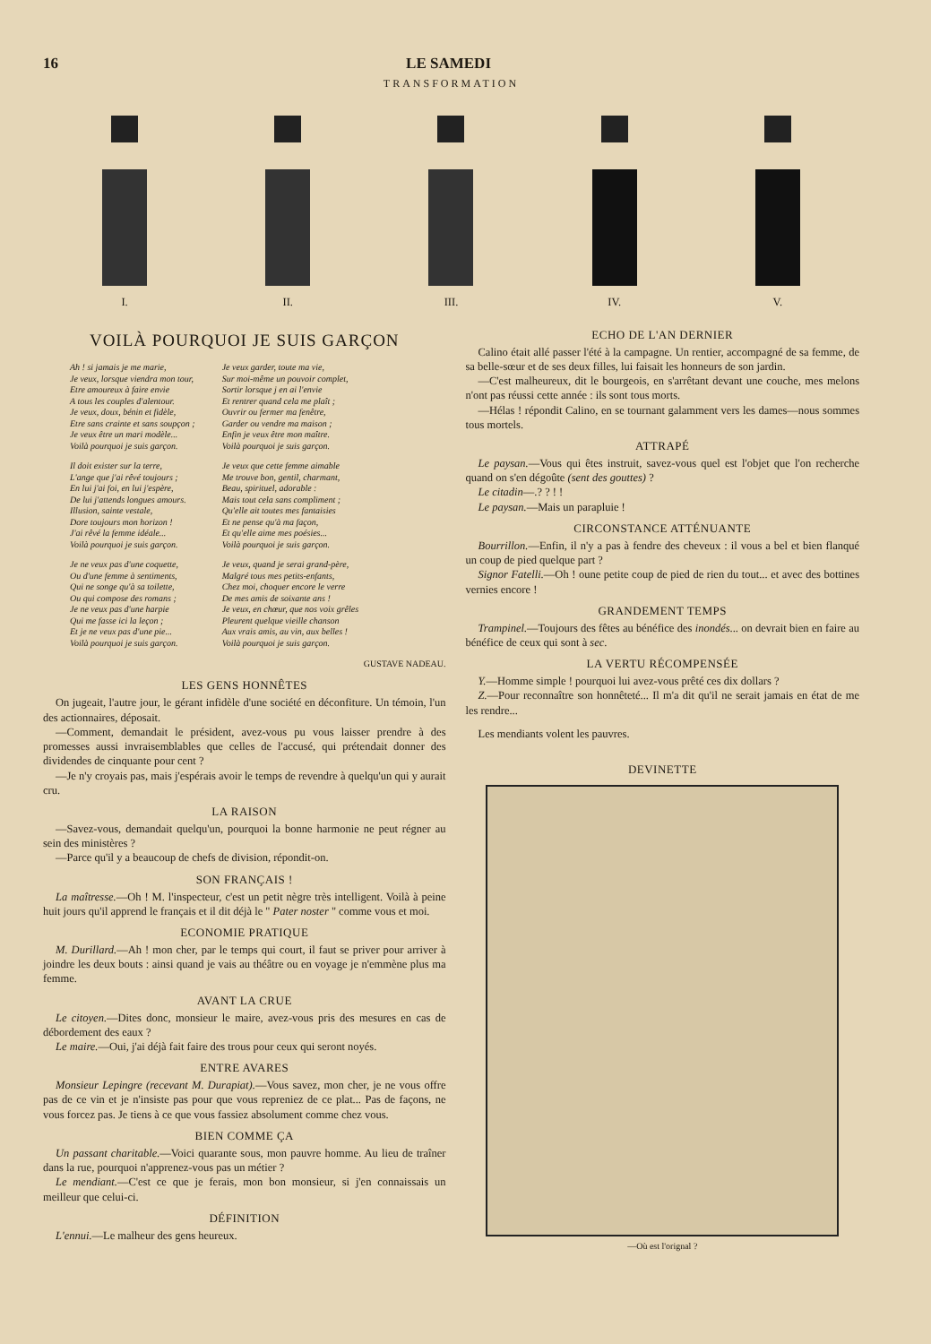16 LE SAMEDI
TRANSFORMATION
I.
II.
III.
IV.
V.
VOILÀ POURQUOI JE SUIS GARÇON
Ah ! si jamais je me marie,
Je veux, lorsque viendra mon tour,
Etre amoureux à faire envie
A tous les couples d'alentour.
Je veux, doux, bénin et fidèle,
Etre sans crainte et sans soupçon ;
Je veux être un mari modèle...
Voilà pourquoi je suis garçon.
Il doit exister sur la terre,
L'ange que j'ai rêvé toujours ;
En lui j'ai foi, en lui j'espère,
De lui j'attends longues amours.
Illusion, sainte vestale,
Dore toujours mon horizon !
J'ai rêvé la femme idéale...
Voilà pourquoi je suis garçon.
Je ne veux pas d'une coquette,
Ou d'une femme à sentiments,
Qui ne songe qu'à sa toilette,
Ou qui compose des romans ;
Je ne veux pas d'une harpie
Qui me fasse ici la leçon ;
Et je ne veux pas d'une pie...
Voilà pourquoi je suis garçon.
Je veux garder, toute ma vie,
Sur moi-même un pouvoir complet,
Sortir lorsque j en ai l'envie
Et rentrer quand cela me plaît ;
Ouvrir ou fermer ma fenêtre,
Garder ou vendre ma maison ;
Enfin je veux être mon maître.
Voilà pourquoi je suis garçon.
Je veux que cette femme aimable
Me trouve bon, gentil, charmant,
Beau, spirituel, adorable :
Mais tout cela sans compliment ;
Qu'elle ait toutes mes fantaisies
Et ne pense qu'à ma façon,
Et qu'elle aime mes poésies...
Voilà pourquoi je suis garçon.
Je veux, quand je serai grand-père,
Malgré tous mes petits-enfants,
Chez moi, choquer encore le verre
De mes amis de soixante ans !
Je veux, en chœur, que nos voix grêles
Pleurent quelque vieille chanson
Aux vrais amis, au vin, aux belles !
Voilà pourquoi je suis garçon.
GUSTAVE NADEAU.
LES GENS HONNÊTES
On jugeait, l'autre jour, le gérant infidèle d'une société en déconfiture. Un témoin, l'un des actionnaires, déposait.
—Comment, demandait le président, avez-vous pu vous laisser prendre à des promesses aussi invraisemblables que celles de l'accusé, qui prétendait donner des dividendes de cinquante pour cent ?
—Je n'y croyais pas, mais j'espérais avoir le temps de revendre à quelqu'un qui y aurait cru.
LA RAISON
—Savez-vous, demandait quelqu'un, pourquoi la bonne harmonie ne peut régner au sein des ministères ?
—Parce qu'il y a beaucoup de chefs de division, répondit-on.
SON FRANÇAIS !
La maîtresse.—Oh ! M. l'inspecteur, c'est un petit nègre très intelligent. Voilà à peine huit jours qu'il apprend le français et il dit déjà le " Pater noster " comme vous et moi.
ECONOMIE PRATIQUE
M. Durillard.—Ah ! mon cher, par le temps qui court, il faut se priver pour arriver à joindre les deux bouts : ainsi quand je vais au théâtre ou en voyage je n'emmène plus ma femme.
AVANT LA CRUE
Le citoyen.—Dites donc, monsieur le maire, avez-vous pris des mesures en cas de débordement des eaux ?
Le maire.—Oui, j'ai déjà fait faire des trous pour ceux qui seront noyés.
ENTRE AVARES
Monsieur Lepingre (recevant M. Durapiat).—Vous savez, mon cher, je ne vous offre pas de ce vin et je n'insiste pas pour que vous repreniez de ce plat... Pas de façons, ne vous forcez pas. Je tiens à ce que vous fassiez absolument comme chez vous.
BIEN COMME ÇA
Un passant charitable.—Voici quarante sous, mon pauvre homme. Au lieu de traîner dans la rue, pourquoi n'apprenez-vous pas un métier ?
Le mendiant.—C'est ce que je ferais, mon bon monsieur, si j'en connaissais un meilleur que celui-ci.
DÉFINITION
L'ennui.—Le malheur des gens heureux.
ECHO DE L'AN DERNIER
Calino était allé passer l'été à la campagne. Un rentier, accompagné de sa femme, de sa belle-sœur et de ses deux filles, lui faisait les honneurs de son jardin.
—C'est malheureux, dit le bourgeois, en s'arrêtant devant une couche, mes melons n'ont pas réussi cette année : ils sont tous morts.
—Hélas ! répondit Calino, en se tournant galamment vers les dames—nous sommes tous mortels.
ATTRAPÉ
Le paysan.—Vous qui êtes instruit, savez-vous quel est l'objet que l'on recherche quand on s'en dégoûte (sent des gouttes) ?
Le citadin—.? ? ! !
Le paysan.—Mais un parapluie !
CIRCONSTANCE ATTÉNUANTE
Bourrillon.—Enfin, il n'y a pas à fendre des cheveux : il vous a bel et bien flanqué un coup de pied quelque part ?
Signor Fatelli.—Oh ! oune petite coup de pied de rien du tout... et avec des bottines vernies encore !
GRANDEMENT TEMPS
Trampinel.—Toujours des fêtes au bénéfice des inondés... on devrait bien en faire au bénéfice de ceux qui sont à sec.
LA VERTU RÉCOMPENSÉE
Y.—Homme simple ! pourquoi lui avez-vous prêté ces dix dollars ?
Z.—Pour reconnaître son honnêteté... Il m'a dit qu'il ne serait jamais en état de me les rendre...
Les mendiants volent les pauvres.
DEVINETTE
—Où est l'orignal ?